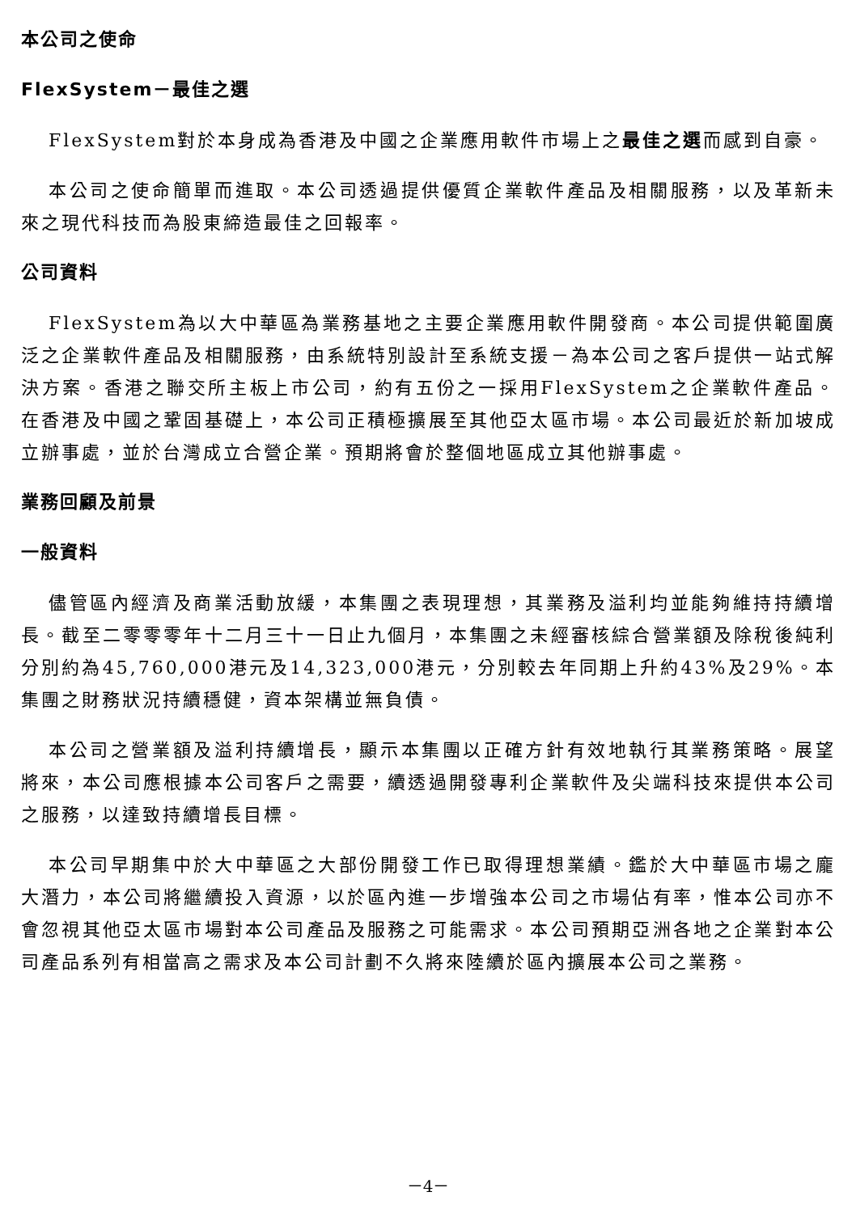本公司之使命
FlexSystem－最佳之選
FlexSystem對於本身成為香港及中國之企業應用軟件市場上之最佳之選而感到自豪。
本公司之使命簡單而進取。本公司透過提供優質企業軟件產品及相關服務，以及革新未來之現代科技而為股東締造最佳之回報率。
公司資料
FlexSystem為以大中華區為業務基地之主要企業應用軟件開發商。本公司提供範圍廣泛之企業軟件產品及相關服務，由系統特別設計至系統支援－為本公司之客戶提供一站式解決方案。香港之聯交所主板上市公司，約有五份之一採用FlexSystem之企業軟件產品。在香港及中國之鞏固基礎上，本公司正積極擴展至其他亞太區市場。本公司最近於新加坡成立辦事處，並於台灣成立合營企業。預期將會於整個地區成立其他辦事處。
業務回顧及前景
一般資料
儘管區內經濟及商業活動放緩，本集團之表現理想，其業務及溢利均並能夠維持持續增長。截至二零零零年十二月三十一日止九個月，本集團之未經審核綜合營業額及除稅後純利分別約為45,760,000港元及14,323,000港元，分別較去年同期上升約43%及29%。本集團之財務狀況持續穩健，資本架構並無負債。
本公司之營業額及溢利持續增長，顯示本集團以正確方針有效地執行其業務策略。展望將來，本公司應根據本公司客戶之需要，續透過開發專利企業軟件及尖端科技來提供本公司之服務，以達致持續增長目標。
本公司早期集中於大中華區之大部份開發工作已取得理想業績。鑑於大中華區市場之龐大潛力，本公司將繼續投入資源，以於區內進一步增強本公司之市場佔有率，惟本公司亦不會忽視其他亞太區市場對本公司產品及服務之可能需求。本公司預期亞洲各地之企業對本公司產品系列有相當高之需求及本公司計劃不久將來陸續於區內擴展本公司之業務。
－4－